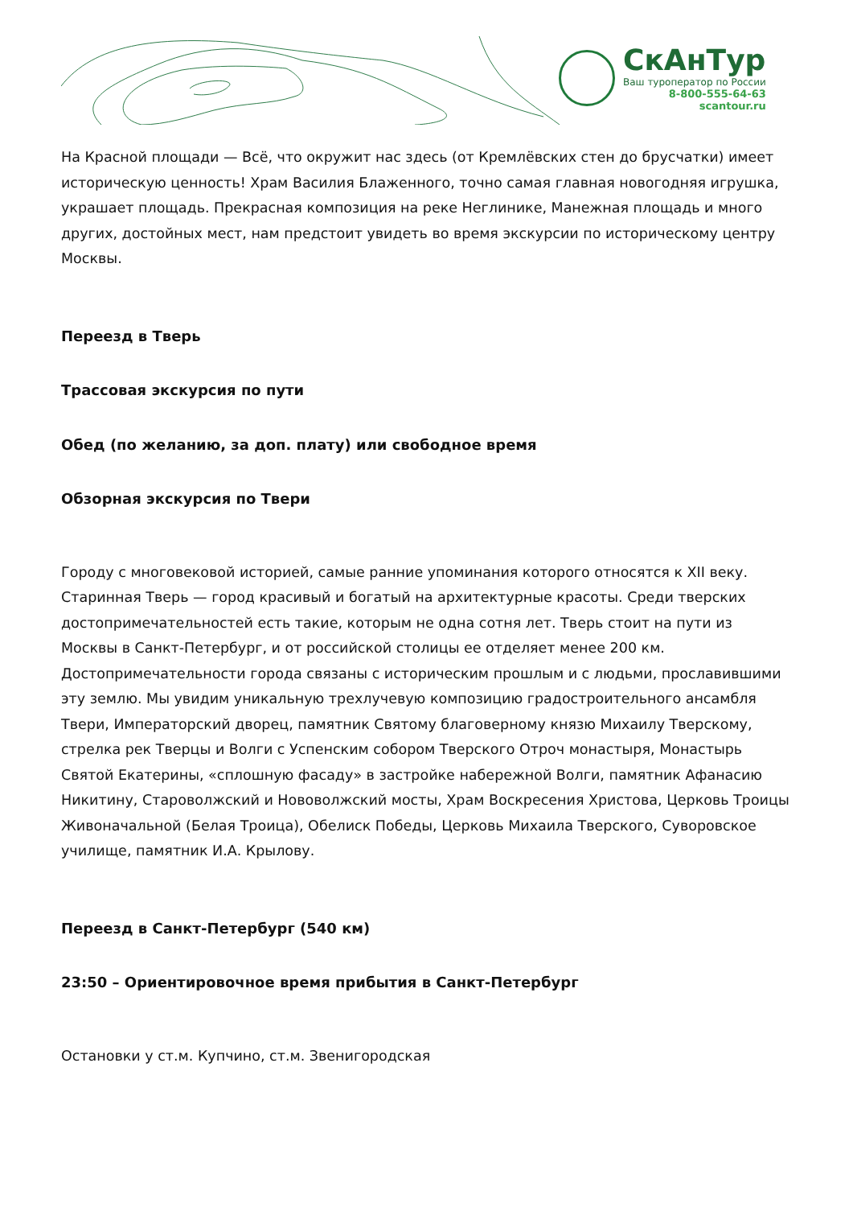СкАнТур
Ваш туроператор по России
8-800-555-64-63
scantour.ru
На Красной площади — Всё, что окружит нас здесь (от Кремлёвских стен до брусчатки) имеет историческую ценность! Храм Василия Блаженного, точно самая главная новогодняя игрушка, украшает площадь. Прекрасная композиция на реке Неглинике, Манежная площадь и много других, достойных мест, нам предстоит увидеть во время экскурсии по историческому центру Москвы.
Переезд в Тверь
Трассовая экскурсия по пути
Обед (по желанию, за доп. плату) или свободное время
Обзорная экскурсия по Твери
Городу с многовековой историей, самые ранние упоминания которого относятся к XII веку. Старинная Тверь — город красивый и богатый на архитектурные красоты. Среди тверских достопримечательностей есть такие, которым не одна сотня лет. Тверь стоит на пути из Москвы в Санкт-Петербург, и от российской столицы ее отделяет менее 200 км. Достопримечательности города связаны с историческим прошлым и с людьми, прославившими эту землю. Мы увидим уникальную трехлучевую композицию градостроительного ансамбля Твери, Императорский дворец, памятник Святому благоверному князю Михаилу Тверскому, стрелка рек Тверцы и Волги с Успенским собором Тверского Отроч монастыря, Монастырь Святой Екатерины, «сплошную фасаду» в застройке набережной Волги, памятник Афанасию Никитину, Староволжский и Нововолжский мосты, Храм Воскресения Христова, Церковь Троицы Живоначальной (Белая Троица), Обелиск Победы, Церковь Михаила Тверского, Суворовское училище, памятник И.А. Крылову.
Переезд в Санкт-Петербург (540 км)
23:50 – Ориентировочное время прибытия в Санкт-Петербург
Остановки у ст.м. Купчино, ст.м. Звенигородская